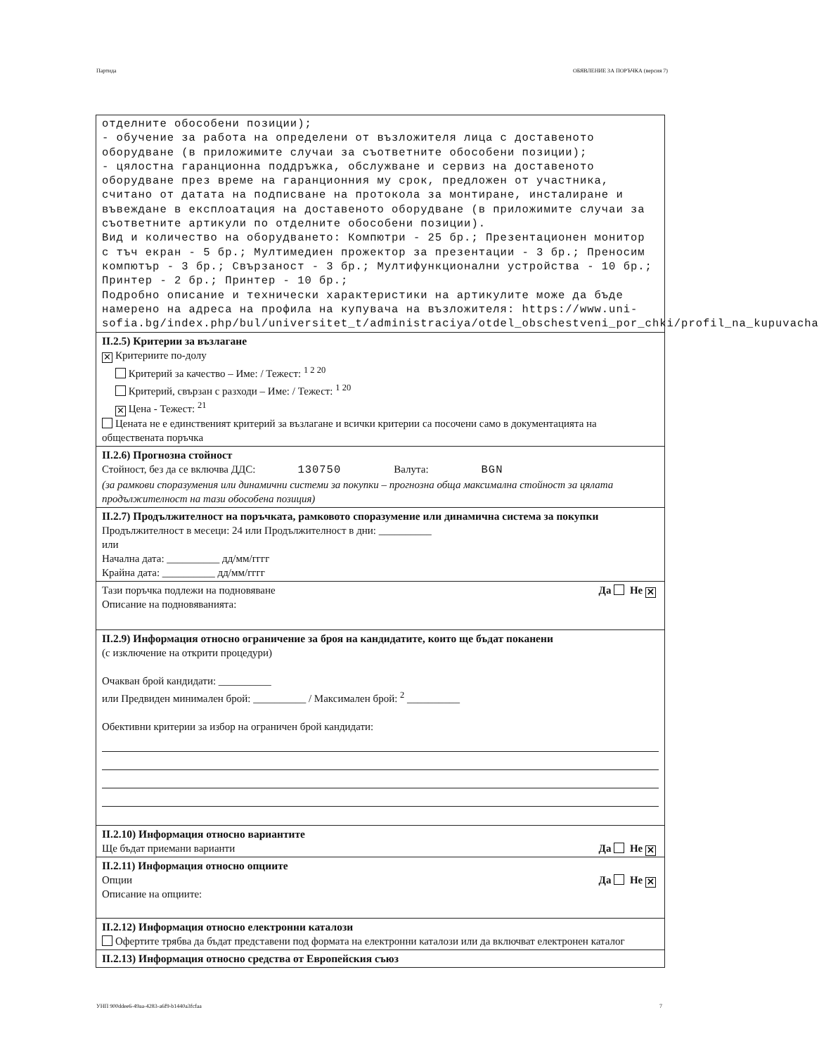Партида ОБЯВЛЕНИЕ ЗА ПОРЪЧКА (версия 7)
отделните обособени позиции);
- обучение за работа на определени от възложителя лица с доставеното оборудване (в приложимите случаи за съответните обособени позиции);
- цялостна гаранционна поддръжка, обслужване и сервиз на доставеното оборудване през време на гаранционния му срок, предложен от участника, считано от датата на подписване на протокола за монтиране, инсталиране и въвеждане в експлоатация на доставеното оборудване (в приложимите случаи за съответните артикули по отделните обособени позиции).
Вид и количество на оборудването: Компютри - 25 бр.; Презентационен монитор с тъч екран - 5 бр.; Мултимедиен прожектор за презентации - 3 бр.; Преносим компютър - 3 бр.; Свързаност - 3 бр.; Мултифункционални устройства - 10 бр.; Принтер - 2 бр.; Принтер - 10 бр.;
Подробно описание и технически характеристики на артикулите може да бъде намерено на адреса на профила на купувача на възложителя: https://www.uni-sofia.bg/index.php/bul/universitet_t/administraciya/otdel_obschestveni_por_chki/profil_na_kupuvacha
II.2.5) Критерии за възлагане
✕ Критериите по-долу
Критерий за качество – Име: / Тежест: <sup>1 2 20</sup>
Критерий, свързан с разходи – Име: / Тежест: <sup>1 20</sup>
✕ Цена - Тежест: <sup>21</sup>
Цената не е единственият критерий за възлагане и всички критерии са посочени само в документацията на обществената поръчка
II.2.6) Прогнозна стойност
Стойност, без да се включва ДДС: 130750 Валута: BGN
(за рамкови споразумения или динамични системи за покупки – прогнозна обща максимална стойност за цялата продължителност на тази обособена позиция)
II.2.7) Продължителност на поръчката, рамковото споразумение или динамична система за покупки
Продължителност в месеци: 24 или Продължителност в дни: __________
или
Начална дата: __________ дд/мм/гггг
Крайна дата: __________ дд/мм/гггг
Да Не ✕ Тази поръчка подлежи на подновяване
Описание на подновяванията:
II.2.9) Информация относно ограничение за броя на кандидатите, които ще бъдат поканени
(с изключение на открити процедури)
Очакван брой кандидати: __________
или Предвиден минимален брой: __________ / Максимален брой: <sup>2</sup> __________
Обективни критерии за избор на ограничен брой кандидати:
II.2.10) Информация относно вариантите
Да Не ✕ Ще бъдат приемани варианти
II.2.11) Информация относно опциите
Да Не ✕ Опции
Описание на опциите:
II.2.12) Информация относно електронни каталози
Офертите трябва да бъдат представени под формата на електронни каталози или да включват електронен каталог
II.2.13) Информация относно средства от Европейския съюз
УНП 900ddee6-49aa-4283-a6f9-b1440a3fcfaa 7